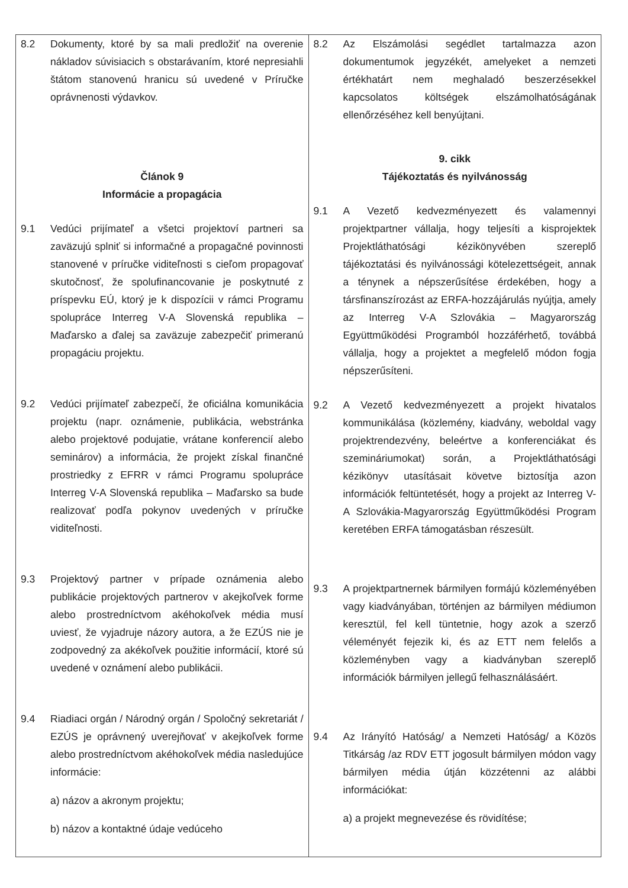| 8.2 Dokumenty, ktoré by sa mali predložiť na overenie nákladov súvisiacich s obstarávaním, ktoré nepresiahli štátom stanovenú hranicu sú uvedené v Príručke oprávnenosti výdavkov. Článok 9 Informácie a propagácia 9.1 Vedúci prijímateľ a všetci projektoví partneri sa zaväzujú splniť si informačné a propagačné povinnosti stanovené v príručke viditeľnosti s cieľom propagovať skutočnosť, že spolufinancovanie je poskytnuté z príspevku EÚ, ktorý je k dispozícii v rámci Programu spolupráce Interreg V-A Slovenská republika – Maďarsko a ďalej sa zaväzuje zabezpečiť primeranú propagáciu projektu. 9.2 Vedúci prijímateľ zabezpečí, že oficiálna komunikácia projektu (napr. oznámenie, publikácia, webstránka alebo projektové podujatie, vrátane konferencií alebo seminárov) a informácia, že projekt získal finančné prostriedky z EFRR v rámci Programu spolupráce Interreg V-A Slovenská republika – Maďarsko sa bude realizovať podľa pokynov uvedených v príručke viditeľnosti. 9.3 Projektový partner v prípade oznámenia alebo publikácie projektových partnerov v akejkoľvek forme alebo prostredníctvom akéhokoľvek média musí uviesť, že vyjadruje názory autora, a že EZÚS nie je zodpovedný za akékoľvek použitie informácií, ktoré sú uvedené v oznámení alebo publikácii. 9.4 Riadiaci orgán / Národný orgán / Spoločný sekretariát / EZÚS je oprávnený uverejňovať v akejkoľvek forme alebo prostredníctvom akéhokoľvek média nasledujúce informácie: a) názov a akronym projektu; b) názov a kontaktné údaje vedúceho | 8.2 Az Elszámolási segédlet tartalmazza azon dokumentumok jegyzékét, amelyeket a nemzeti értékhatárt nem meghaladó beszerzésekkel kapcsolatos költségek elszámolhatóságának ellenőrzéséhez kell benyújtani. 9. cikk Tájékoztatás és nyilvánosság 9.1 A Vezető kedvezményezett és valamennyi projektpartner vállalja, hogy teljesíti a kisprojektek Projektláthatósági kézikönyvében szereplő tájékoztatási és nyilvánossági kötelezettségeit, annak a ténynek a népszerűsítése érdekében, hogy a társfinanszírozást az ERFA-hozzájárulás nyújtja, amely az Interreg V-A Szlovákia – Magyarország Együttműködési Programból hozzáférhető, továbbá vállalja, hogy a projektet a megfelelő módon fogja népszerűsíteni. 9.2 A Vezető kedvezményezett a projekt hivatalos kommunikálása (közlemény, kiadvány, weboldal vagy projektrendezvény, beleértve a konferenciákat és szemináriumokat) során, a Projektláthatósági kézikönyv utasításait követve biztosítja azon információk feltüntetését, hogy a projekt az Interreg V-A Szlovákia-Magyarország Együttműködési Program keretében ERFA támogatásban részesült. 9.3 A projektpartnernek bármilyen formájú közleményében vagy kiadványában, történjen az bármilyen médiumon keresztül, fel kell tüntetnie, hogy azok a szerző véleményét fejezik ki, és az ETT nem felelős a közleményben vagy a kiadványban szereplő információk bármilyen jellegű felhasználásáért. 9.4 Az Irányító Hatóság/ a Nemzeti Hatóság/ a Közös Titkárság /az RDV ETT jogosult bármilyen módon vagy bármilyen média útján közzétenni az alábbi információkat: a) a projekt megnevezése és rövidítése; |